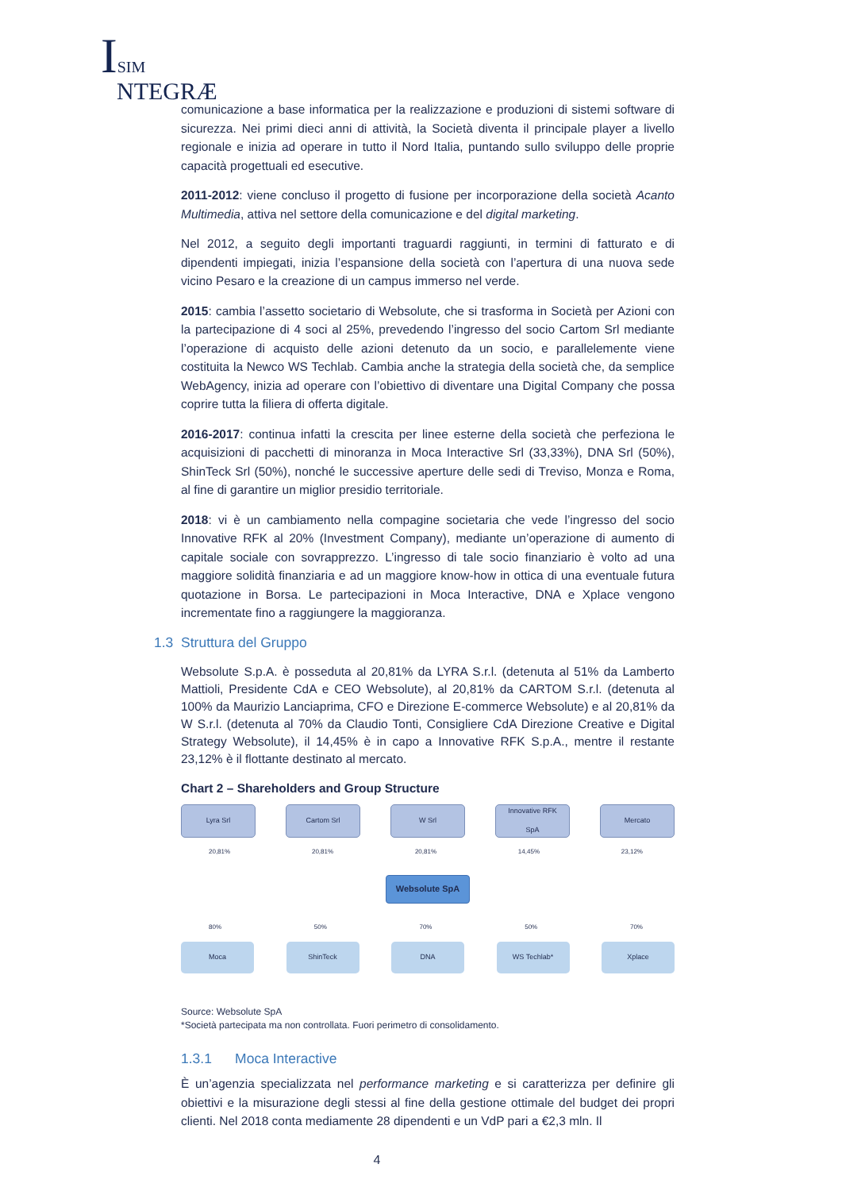ISIM
NTEGRÆ
comunicazione a base informatica per la realizzazione e produzioni di sistemi software di sicurezza. Nei primi dieci anni di attività, la Società diventa il principale player a livello regionale e inizia ad operare in tutto il Nord Italia, puntando sullo sviluppo delle proprie capacità progettuali ed esecutive.
2011-2012: viene concluso il progetto di fusione per incorporazione della società Acanto Multimedia, attiva nel settore della comunicazione e del digital marketing.
Nel 2012, a seguito degli importanti traguardi raggiunti, in termini di fatturato e di dipendenti impiegati, inizia l’espansione della società con l’apertura di una nuova sede vicino Pesaro e la creazione di un campus immerso nel verde.
2015: cambia l’assetto societario di Websolute, che si trasforma in Società per Azioni con la partecipazione di 4 soci al 25%, prevedendo l’ingresso del socio Cartom Srl mediante l’operazione di acquisto delle azioni detenuto da un socio, e parallelemente viene costituita la Newco WS Techlab. Cambia anche la strategia della società che, da semplice WebAgency, inizia ad operare con l’obiettivo di diventare una Digital Company che possa coprire tutta la filiera di offerta digitale.
2016-2017: continua infatti la crescita per linee esterne della società che perfeziona le acquisizioni di pacchetti di minoranza in Moca Interactive Srl (33,33%), DNA Srl (50%), ShinTeck Srl (50%), nonché le successive aperture delle sedi di Treviso, Monza e Roma, al fine di garantire un miglior presidio territoriale.
2018: vi è un cambiamento nella compagine societaria che vede l’ingresso del socio Innovative RFK al 20% (Investment Company), mediante un’operazione di aumento di capitale sociale con sovrapprezzo. L’ingresso di tale socio finanziario è volto ad una maggiore solidità finanziaria e ad un maggiore know-how in ottica di una eventuale futura quotazione in Borsa. Le partecipazioni in Moca Interactive, DNA e Xplace vengono incrementate fino a raggiungere la maggioranza.
1.3 Struttura del Gruppo
Websolute S.p.A. è posseduta al 20,81% da LYRA S.r.l. (detenuta al 51% da Lamberto Mattioli, Presidente CdA e CEO Websolute), al 20,81% da CARTOM S.r.l. (detenuta al 100% da Maurizio Lanciaprima, CFO e Direzione E-commerce Websolute) e al 20,81% da W S.r.l. (detenuta al 70% da Claudio Tonti, Consigliere CdA Direzione Creative e Digital Strategy Websolute), il 14,45% è in capo a Innovative RFK S.p.A., mentre il restante 23,12% è il flottante destinato al mercato.
Chart 2 – Shareholders and Group Structure
Lyra Srl Cartom Srl W Srl Innovative RFK
SpA
Mercato
20,81% 20,81% 20,81% 14,45% 23,12%
Websolute SpA
80% 50% 70% 50% 70%
Moca ShinTeck DNA WS Techlab* Xplace
Source: Websolute SpA
*Società partecipata ma non controllata. Fuori perimetro di consolidamento.
1.3.1 Moca Interactive
È un’agenzia specializzata nel performance marketing e si caratterizza per definire gli obiettivi e la misurazione degli stessi al fine della gestione ottimale del budget dei propri clienti. Nel 2018 conta mediamente 28 dipendenti e un VdP pari a €2,3 mln. Il
4